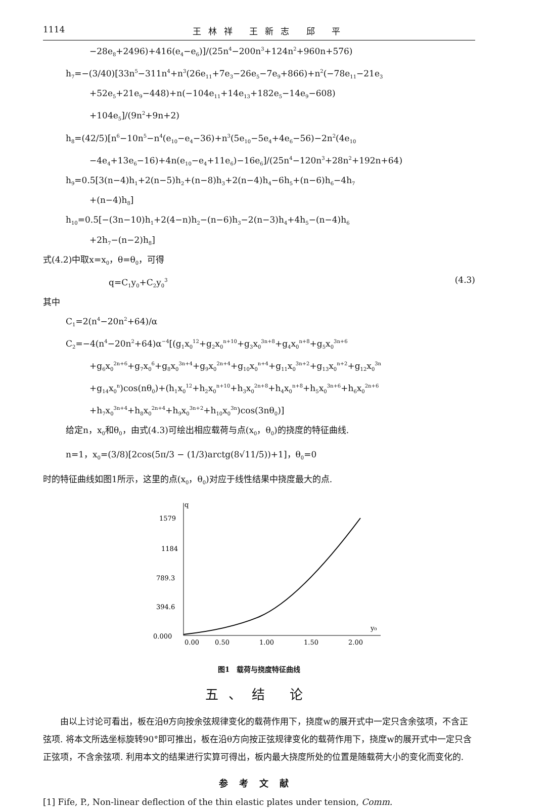1114 王林祥 王新志 邱 平
−28e<sub>8</sub>+2496)+416(e<sub>4</sub>−e<sub>6</sub>)]/(25n<sup>4</sup>−200n<sup>3</sup>+124n<sup>2</sup>+960n+576)
h<sub>7</sub>=−(3/40)[33n<sup>5</sup>−311n<sup>4</sup>+n<sup>3</sup>(26e<sub>11</sub>+7e<sub>3</sub>−26e<sub>5</sub>−7e<sub>9</sub>+866)+n<sup>2</sup>(−78e<sub>11</sub>−21e<sub>3</sub>
+52e<sub>5</sub>+21e<sub>9</sub>−448)+n(−104e<sub>11</sub>+14e<sub>13</sub>+182e<sub>5</sub>−14e<sub>9</sub>−608)
+104e<sub>5</sub>]/(9n<sup>2</sup>+9n+2)
h<sub>8</sub>=(42/5)[n<sup>6</sup>−10n<sup>5</sup>−n<sup>4</sup>(e<sub>10</sub>−e<sub>4</sub>−36)+n<sup>3</sup>(5e<sub>10</sub>−5e<sub>4</sub>+4e<sub>6</sub>−56)−2n<sup>2</sup>(4e<sub>10</sub>
−4e<sub>4</sub>+13e<sub>6</sub>−16)+4n(e<sub>10</sub>−e<sub>4</sub>+11e<sub>6</sub>)−16e<sub>6</sub>]/(25n<sup>4</sup>−120n<sup>3</sup>+28n<sup>2</sup>+192n+64)
h<sub>9</sub>=0.5[3(n−4)h<sub>1</sub>+2(n−5)h<sub>2</sub>+(n−8)h<sub>3</sub>+2(n−4)h<sub>4</sub>−6h<sub>5</sub>+(n−6)h<sub>6</sub>−4h<sub>7</sub>
+(n−4)h<sub>8</sub>]
h<sub>10</sub>=0.5[−(3n−10)h<sub>1</sub>+2(4−n)h<sub>2</sub>−(n−6)h<sub>3</sub>−2(n−3)h<sub>4</sub>+4h<sub>5</sub>−(n−4)h<sub>6</sub>
+2h<sub>7</sub>−(n−2)h<sub>8</sub>]
式(4.2)中取x=x<sub>0</sub>，θ=θ<sub>0</sub>，可得
q=C<sub>1</sub>y<sub>0</sub>+C<sub>2</sub>y<sub>0</sub><sup>3</sup> (4.3)
其中
C<sub>1</sub>=2(n<sup>4</sup>−20n<sup>2</sup>+64)/α
C<sub>2</sub>=−4(n<sup>4</sup>−20n<sup>2</sup>+64)α<sup>−4</sup>[(g<sub>1</sub>x<sub>0</sub><sup>12</sup>+g<sub>2</sub>x<sub>0</sub><sup>n+10</sup>+g<sub>3</sub>x<sub>0</sub><sup>3n+8</sup>+g<sub>4</sub>x<sub>0</sub><sup>n+8</sup>+g<sub>5</sub>x<sub>0</sub><sup>3n+6</sup>
+g<sub>6</sub>x<sub>0</sub><sup>2n+6</sup>+g<sub>7</sub>x<sub>0</sub><sup>6</sup>+g<sub>8</sub>x<sub>0</sub><sup>3n+4</sup>+g<sub>9</sub>x<sub>0</sub><sup>2n+4</sup>+g<sub>10</sub>x<sub>0</sub><sup>n+4</sup>+g<sub>11</sub>x<sub>0</sub><sup>3n+2</sup>+g<sub>13</sub>x<sub>0</sub><sup>n+2</sup>+g<sub>12</sub>x<sub>0</sub><sup>3n</sup>
+g<sub>14</sub>x<sub>0</sub><sup>n</sup>)cos(nθ<sub>0</sub>)+(h<sub>1</sub>x<sub>0</sub><sup>12</sup>+h<sub>2</sub>x<sub>0</sub><sup>n+10</sup>+h<sub>3</sub>x<sub>0</sub><sup>2n+8</sup>+h<sub>4</sub>x<sub>0</sub><sup>n+8</sup>+h<sub>5</sub>x<sub>0</sub><sup>3n+6</sup>+h<sub>6</sub>x<sub>0</sub><sup>2n+6</sup>
+h<sub>7</sub>x<sub>0</sub><sup>3n+4</sup>+h<sub>8</sub>x<sub>0</sub><sup>2n+4</sup>+h<sub>9</sub>x<sub>0</sub><sup>3n+2</sup>+h<sub>10</sub>x<sub>0</sub><sup>3n</sup>)cos(3nθ<sub>0</sub>)]
给定n，x<sub>0</sub>和θ<sub>0</sub>，由式(4.3)可绘出相应载荷与点(x<sub>0</sub>，θ<sub>0</sub>)的挠度的特征曲线.
n=1，x<sub>0</sub>=(3/8)[2cos(5π/3 − (1/3)arctg(8√11/5))+1]，θ<sub>0</sub>=0
时的特征曲线如图1所示，这里的点(x<sub>0</sub>，θ<sub>0</sub>)对应于线性结果中挠度最大的点.
q
y₀
1579
1184
789.3
394.6
0.000
0.00
0.50
1.00
1.50
2.00
图1　载荷与挠度特征曲线
五、结 论
由以上讨论可看出，板在沿θ方向按余弦规律变化的载荷作用下，挠度w的展开式中一定只含余弦项，不含正弦项. 将本文所选坐标旋转90°即可推出，板在沿θ方向按正弦规律变化的载荷作用下，挠度w的展开式中一定只含正弦项，不含余弦项. 利用本文的结果进行实算可得出，板内最大挠度所处的位置是随载荷大小的变化而变化的.
参考文献
[1] Fife, P., Non-linear deflection of the thin elastic plates under tension, Comm.